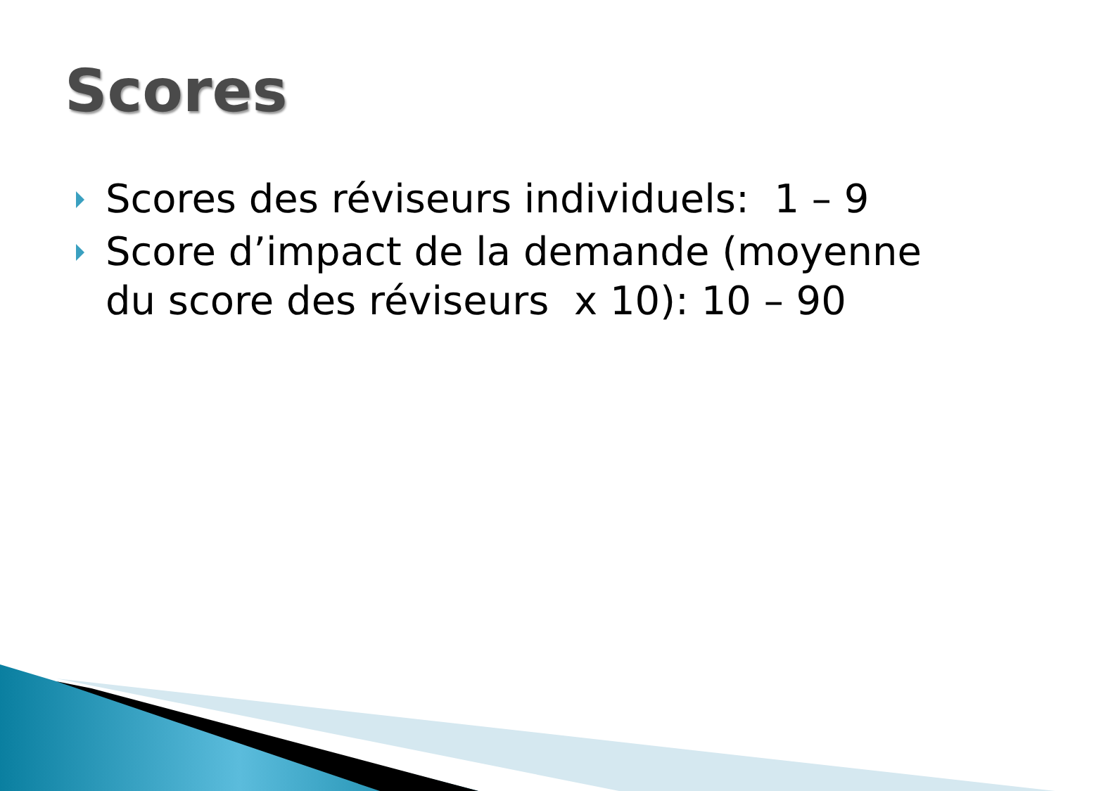Scores
Scores des réviseurs individuels: 1 – 9
Score d’impact de la demande (moyenne du score des réviseurs x 10): 10 – 90